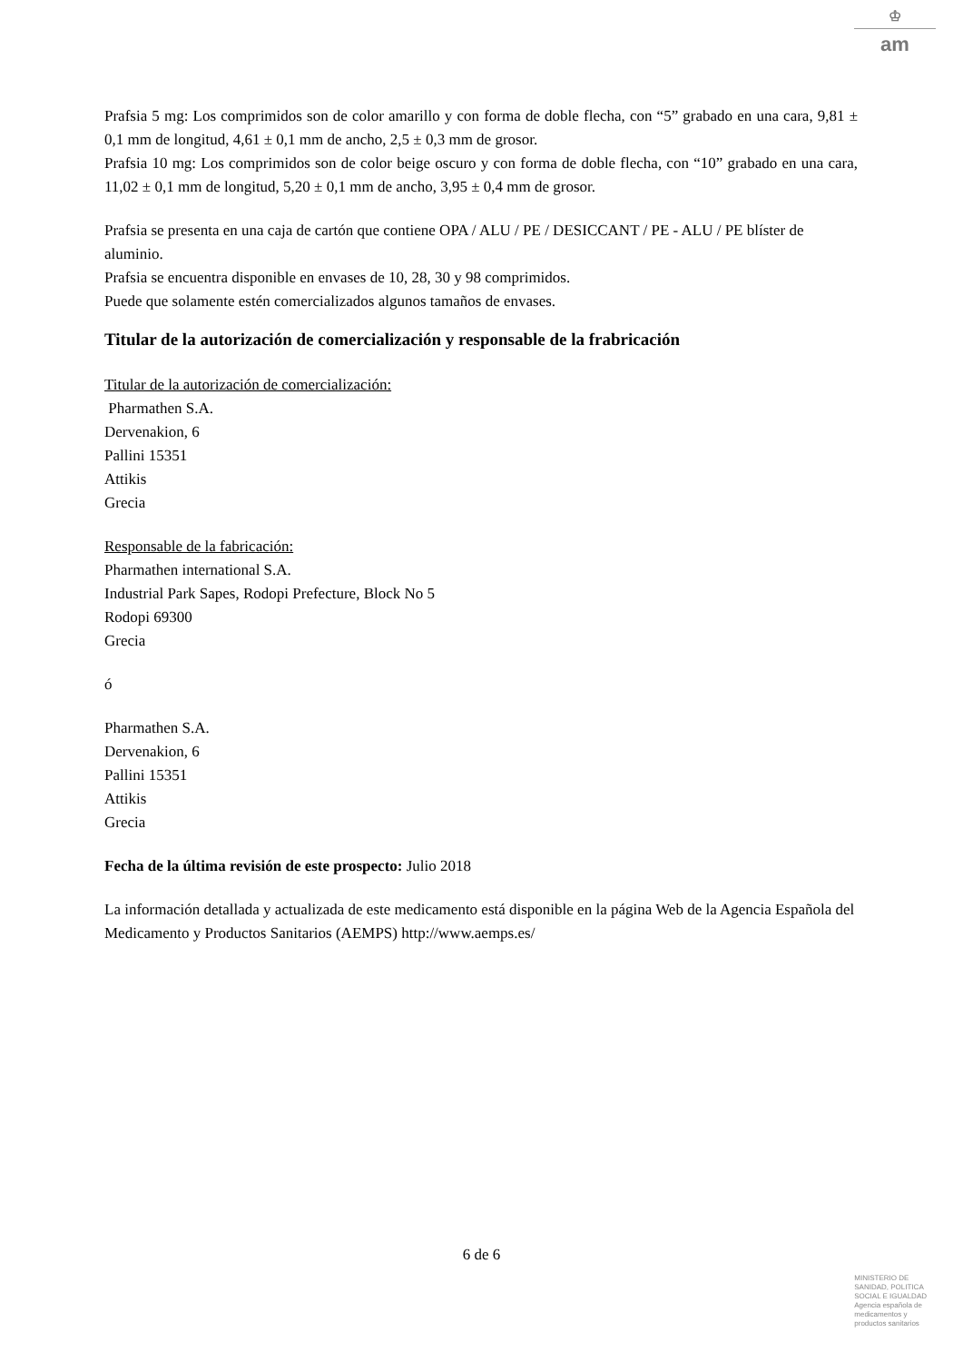♔
am
Prafsia 5 mg: Los comprimidos son de color amarillo y con forma de doble flecha, con “5” grabado en una cara, 9,81 ± 0,1 mm de longitud, 4,61 ± 0,1 mm de ancho, 2,5 ± 0,3 mm de grosor.
Prafsia 10 mg: Los comprimidos son de color beige oscuro y con forma de doble flecha, con “10” grabado en una cara, 11,02 ± 0,1 mm de longitud, 5,20 ± 0,1 mm de ancho, 3,95 ± 0,4 mm de grosor.
Prafsia se presenta en una caja de cartón que contiene OPA / ALU / PE / DESICCANT / PE - ALU / PE blíster de aluminio.
Prafsia se encuentra disponible en envases de 10, 28, 30 y 98 comprimidos.
Puede que solamente estén comercializados algunos tamaños de envases.
Titular de la autorización de comercialización y responsable de la frabricación
Titular de la autorización de comercialización:
Pharmathen S.A.
Dervenakion, 6
Pallini 15351
Attikis
Grecia
Responsable de la fabricación:
Pharmathen international S.A.
Industrial Park Sapes, Rodopi Prefecture, Block No 5
Rodopi 69300
Grecia
ó
Pharmathen S.A.
Dervenakion, 6
Pallini 15351
Attikis
Grecia
Fecha de la última revisión de este prospecto: Julio 2018
La información detallada y actualizada de este medicamento está disponible en la página Web de la Agencia Española del Medicamento y Productos Sanitarios (AEMPS) http://www.aemps.es/
6 de 6
MINISTERIO DE
SANIDAD, POLITICA
SOCIAL E IGUALDAD
Agencia española de
medicamentos y
productos sanitarios